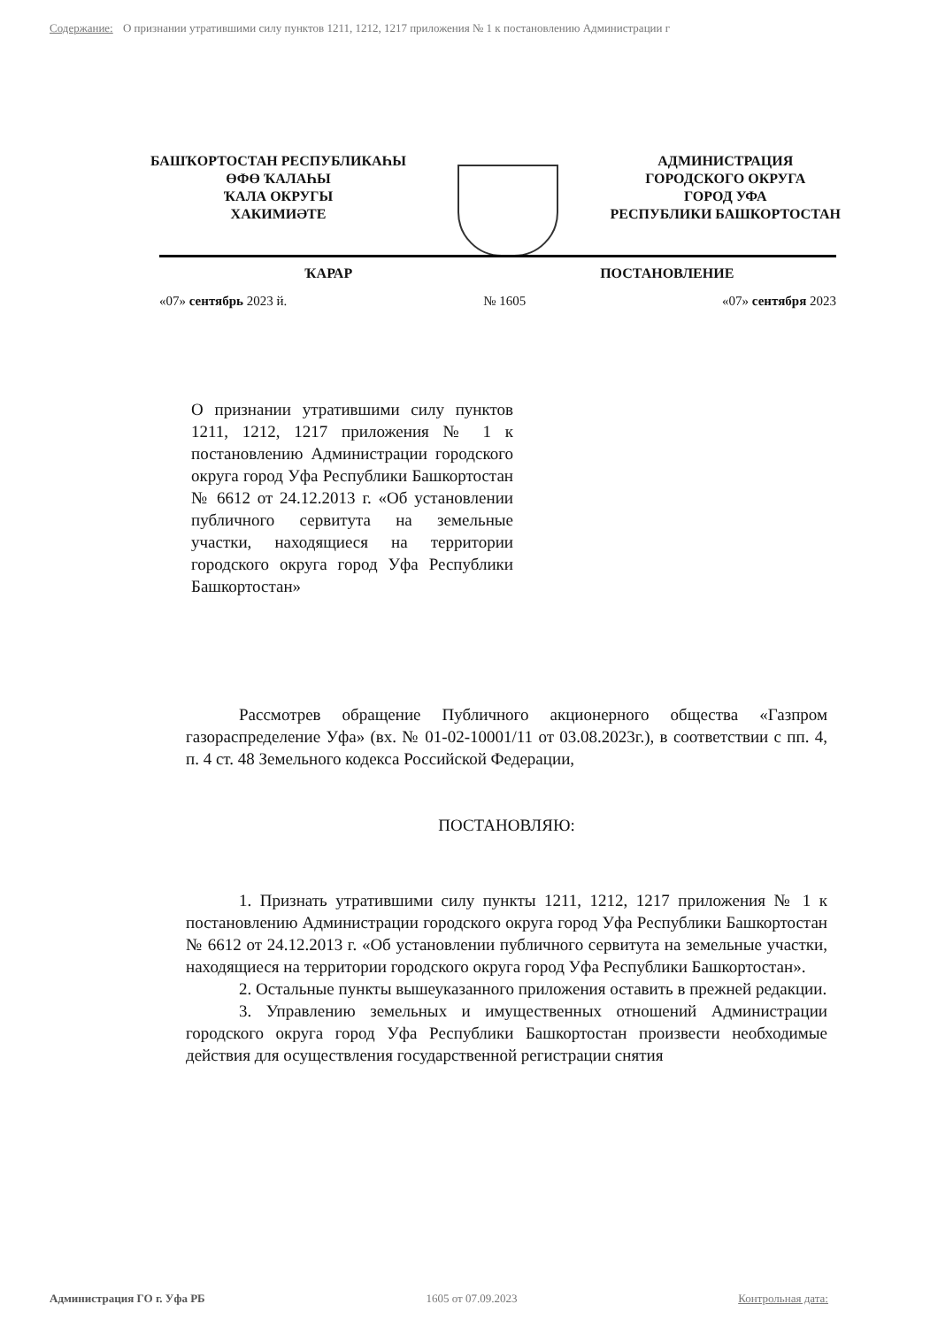Содержание: О признании утратившими силу пунктов 1211, 1212, 1217 приложения № 1 к постановлению Администрации г
БАШҠОРТОСТАН РЕСПУБЛИКАҺЫ
ӨФӨ ҠАЛАҺЫ
ҠАЛА ОКРУГЫ
ХАКИМИӘТЕ
АДМИНИСТРАЦИЯ
ГОРОДСКОГО ОКРУГА
ГОРОД УФА
РЕСПУБЛИКИ БАШКОРТОСТАН
ҠАРАР ПОСТАНОВЛЕНИЕ
«07» сентябрь 2023 й. № 1605 «07» сентября 2023
О признании утратившими силу пунктов 1211, 1212, 1217 приложения № 1 к постановлению Администрации городского округа город Уфа Республики Башкортостан № 6612 от 24.12.2013 г. «Об установлении публичного сервитута на земельные участки, находящиеся на территории городского округа город Уфа Республики Башкортостан»
Рассмотрев обращение Публичного акционерного общества «Газпром газораспределение Уфа» (вх. № 01-02-10001/11 от 03.08.2023г.), в соответствии с пп. 4, п. 4 ст. 48 Земельного кодекса Российской Федерации,
ПОСТАНОВЛЯЮ:
1. Признать утратившими силу пункты 1211, 1212, 1217 приложения № 1 к постановлению Администрации городского округа город Уфа Республики Башкортостан № 6612 от 24.12.2013 г. «Об установлении публичного сервитута на земельные участки, находящиеся на территории городского округа город Уфа Республики Башкортостан».
2. Остальные пункты вышеуказанного приложения оставить в прежней редакции.
3. Управлению земельных и имущественных отношений Администрации городского округа город Уфа Республики Башкортостан произвести необходимые действия для осуществления государственной регистрации снятия
Администрация ГО г. Уфа РБ 1605 от 07.09.2023 Контрольная дата: